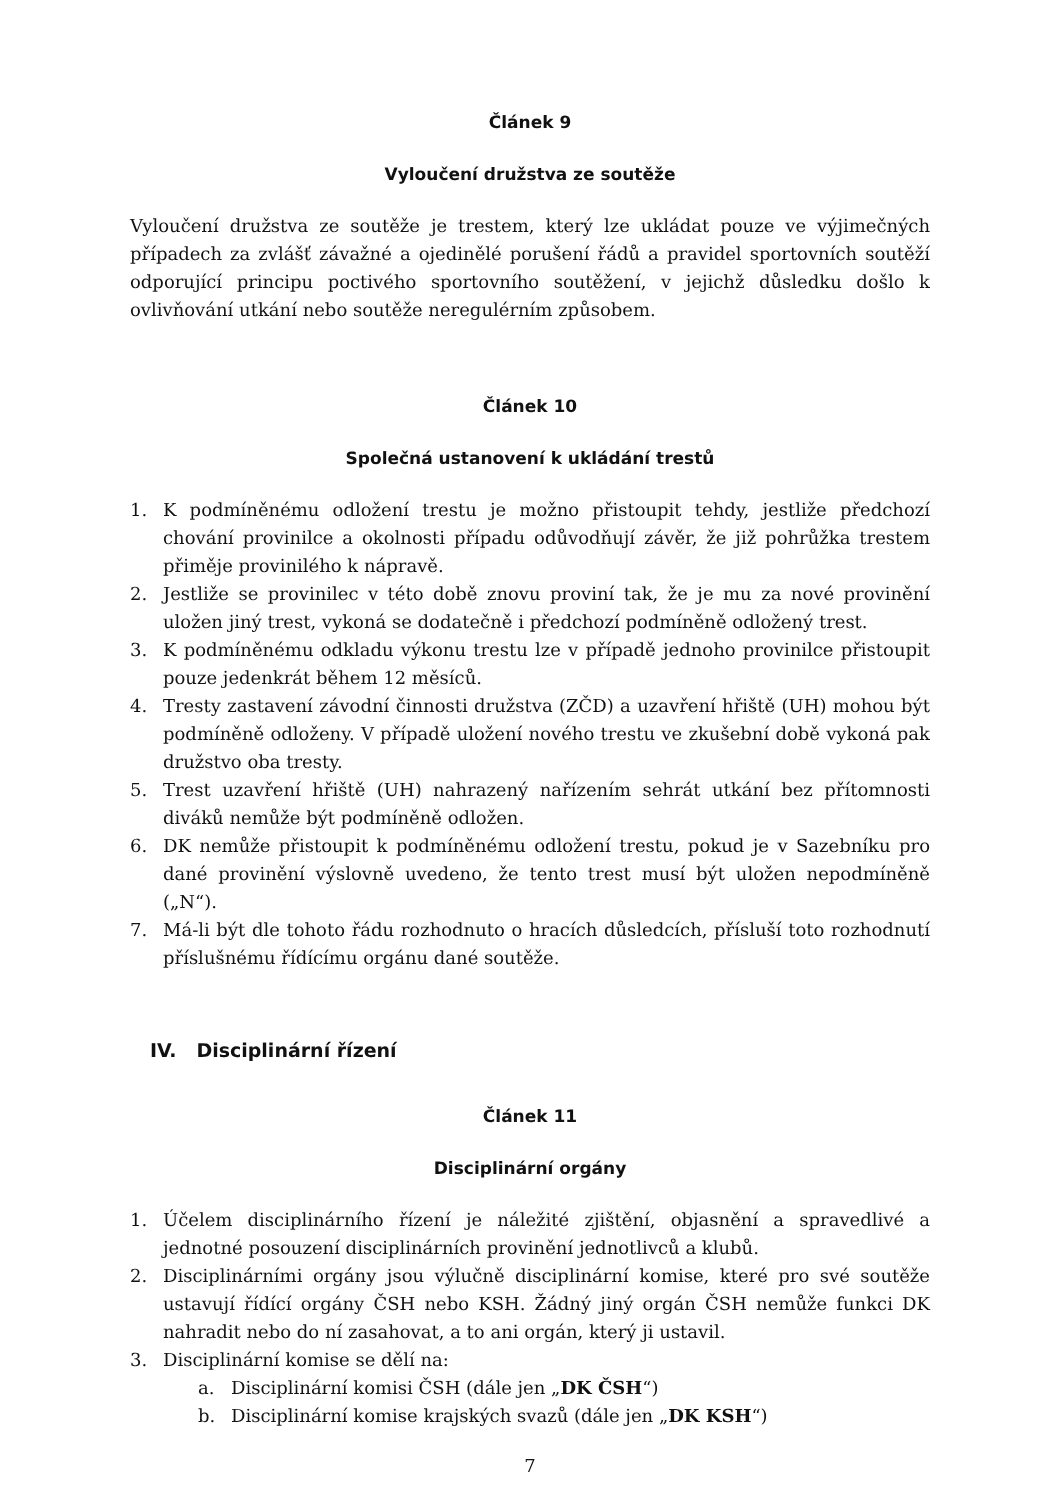Článek 9
Vyloučení družstva ze soutěže
Vyloučení družstva ze soutěže je trestem, který lze ukládat pouze ve výjimečných případech za zvlášť závažné a ojedinělé porušení řádů a pravidel sportovních soutěží odporující principu poctivého sportovního soutěžení, v jejichž důsledku došlo k ovlivňování utkání nebo soutěže neregulérním způsobem.
Článek 10
Společná ustanovení k ukládání trestů
1. K podmíněnému odložení trestu je možno přistoupit tehdy, jestliže předchozí chování provinilce a okolnosti případu odůvodňují závěr, že již pohrůžka trestem přiměje provinilého k nápravě.
2. Jestliže se provinilec v této době znovu proviní tak, že je mu za nové provinění uložen jiný trest, vykoná se dodatečně i předchozí podmíněně odložený trest.
3. K podmíněnému odkladu výkonu trestu lze v případě jednoho provinilce přistoupit pouze jedenkrát během 12 měsíců.
4. Tresty zastavení závodní činnosti družstva (ZČD) a uzavření hřiště (UH) mohou být podmíněně odloženy. V případě uložení nového trestu ve zkušební době vykoná pak družstvo oba tresty.
5. Trest uzavření hřiště (UH) nahrazený nařízením sehrát utkání bez přítomnosti diváků nemůže být podmíněně odložen.
6. DK nemůže přistoupit k podmíněnému odložení trestu, pokud je v Sazebníku pro dané provinění výslovně uvedeno, že tento trest musí být uložen nepodmíněně („N“).
7. Má-li být dle tohoto řádu rozhodnuto o hracích důsledcích, přísluší toto rozhodnutí příslušnému řídícímu orgánu dané soutěže.
IV. Disciplinární řízení
Článek 11
Disciplinární orgány
1. Účelem disciplinárního řízení je náležité zjištění, objasnění a spravedlivé a jednotné posouzení disciplinárních provinění jednotlivců a klubů.
2. Disciplinárními orgány jsou výlučně disciplinární komise, které pro své soutěže ustavují řídící orgány ČSH nebo KSH. Žádný jiný orgán ČSH nemůže funkci DK nahradit nebo do ní zasahovat, a to ani orgán, který ji ustavil.
3. Disciplinární komise se dělí na:
a. Disciplinární komisi ČSH (dále jen „DK ČSH“)
b. Disciplinární komise krajských svazů (dále jen „DK KSH“)
7